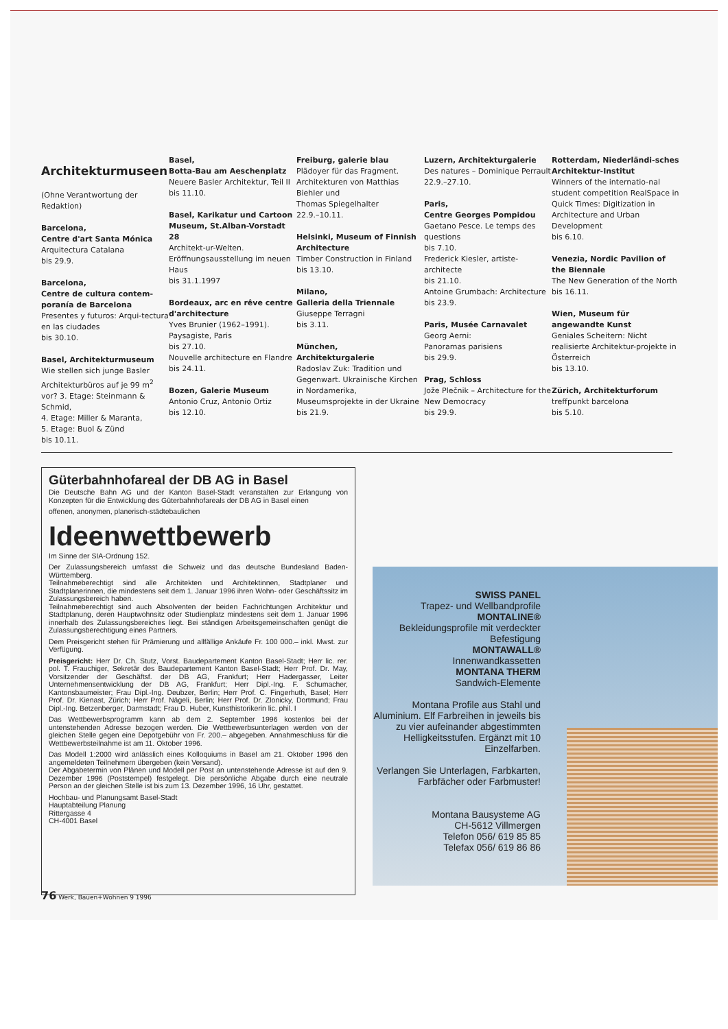Architekturmuseen
(Ohne Verantwortung der Redaktion)
Barcelona,
Centre d'art Santa Mónica
Arquitectura Catalana
bis 29.9.
Barcelona,
Centre de cultura contem-poranía de Barcelona
Presentes y futuros: Arqui-tectura en las ciudades
bis 30.10.
Basel, Architekturmuseum
Wie stellen sich junge Basler Architekturbüros auf je 99 m<sup>2</sup> vor? 3. Etage: Steinmann & Schmid,
4. Etage: Miller & Maranta,
5. Etage: Buol & Zünd
bis 10.11.
Basel,
Botta-Bau am Aeschenplatz
Neuere Basler Architektur, Teil II
bis 11.10.
Basel, Karikatur und Cartoon Museum, St.Alban-Vorstadt 28
Architekt-ur-Welten. Eröffnungsausstellung im neuen Haus
bis 31.1.1997
Bordeaux, arc en rêve centre d'architecture
Yves Brunier (1962–1991). Paysagiste, Paris
bis 27.10.
Nouvelle architecture en Flandre
bis 24.11.
Bozen, Galerie Museum
Antonio Cruz, Antonio Ortiz
bis 12.10.
Freiburg, galerie blau
Plädoyer für das Fragment. Architekturen von Matthias Biehler und
Thomas Spiegelhalter
22.9.–10.11.
Helsinki, Museum of Finnish Architecture
Timber Construction in Finland
bis 13.10.
Milano,
Galleria della Triennale
Giuseppe Terragni
bis 3.11.
München,
Architekturgalerie
Radoslav Zuk: Tradition und Gegenwart. Ukrainische Kirchen in Nordamerika, Museumsprojekte in der Ukraine
bis 21.9.
Luzern, Architekturgalerie
Des natures – Dominique Perrault
22.9.–27.10.
Paris,
Centre Georges Pompidou
Gaetano Pesce. Le temps des questions
bis 7.10.
Frederick Kiesler, artiste-architecte
bis 21.10.
Antoine Grumbach: Architecture
bis 23.9.
Paris, Musée Carnavalet
Georg Aerni:
Panoramas parisiens
bis 29.9.
Prag, Schloss
Jože Plečnik – Architecture for the New Democracy
bis 29.9.
Rotterdam, Niederländi-sches Architektur-Institut
Winners of the internatio-nal student competition RealSpace in Quick Times: Digitization in Architecture and Urban Development
bis 6.10.
Venezia, Nordic Pavilion of the Biennale
The New Generation of the North
bis 16.11.
Wien, Museum für angewandte Kunst
Geniales Scheitern: Nicht realisierte Architektur-projekte in Österreich
bis 13.10.
Zürich, Architekturforum
treffpunkt barcelona
bis 5.10.
Güterbahnhofareal der DB AG in Basel
Die Deutsche Bahn AG und der Kanton Basel-Stadt veranstalten zur Erlangung von Konzepten für die Entwicklung des Güterbahnhofareals der DB AG in Basel einen
offenen, anonymen, planerisch-städtebaulichen
Ideenwettbewerb
Im Sinne der SIA-Ordnung 152.
Der Zulassungsbereich umfasst die Schweiz und das deutsche Bundesland Baden-Württemberg.
Teilnahmeberechtigt sind alle Architekten und Architektinnen, Stadtplaner und Stadtplanerinnen, die mindestens seit dem 1. Januar 1996 ihren Wohn- oder Geschäftssitz im Zulassungsbereich haben.
Teilnahmeberechtigt sind auch Absolventen der beiden Fachrichtungen Architektur und Stadtplanung, deren Hauptwohnsitz oder Studienplatz mindestens seit dem 1. Januar 1996 innerhalb des Zulassungsbereiches liegt. Bei ständigen Arbeitsgemeinschaften genügt die Zulassungsberechtigung eines Partners.
Dem Preisgericht stehen für Prämierung und allfällige Ankäufe Fr. 100 000.– inkl. Mwst. zur Verfügung.
Preisgericht: Herr Dr. Ch. Stutz, Vorst. Baudepartement Kanton Basel-Stadt; Herr lic. rer. pol. T. Frauchiger, Sekretär des Baudepartement Kanton Basel-Stadt; Herr Prof. Dr. May, Vorsitzender der Geschäftsf. der DB AG, Frankfurt; Herr Hadergasser, Leiter Unternehmensentwicklung der DB AG, Frankfurt; Herr Dipl.-Ing. F. Schumacher, Kantonsbaumeister; Frau Dipl.-Ing. Deubzer, Berlin; Herr Prof. C. Fingerhuth, Basel; Herr Prof. Dr. Kienast, Zürich; Herr Prof. Nägeli, Berlin; Herr Prof. Dr. Zlonicky, Dortmund; Frau Dipl.-Ing. Betzenberger, Darmstadt; Frau D. Huber, Kunsthistorikerin lic. phil. I
Das Wettbewerbsprogramm kann ab dem 2. September 1996 kostenlos bei der untenstehenden Adresse bezogen werden. Die Wettbewerbsunterlagen werden von der gleichen Stelle gegen eine Depotgebühr von Fr. 200.– abgegeben. Annahmeschluss für die Wettbewerbsteilnahme ist am 11. Oktober 1996.
Das Modell 1:2000 wird anlässlich eines Kolloquiums in Basel am 21. Oktober 1996 den angemeldeten Teilnehmern übergeben (kein Versand).
Der Abgabetermin von Plänen und Modell per Post an untenstehende Adresse ist auf den 9. Dezember 1996 (Poststempel) festgelegt. Die persönliche Abgabe durch eine neutrale Person an der gleichen Stelle ist bis zum 13. Dezember 1996, 16 Uhr, gestattet.
Hochbau- und Planungsamt Basel-Stadt
Hauptabteilung Planung
Rittergasse 4
CH-4001 Basel
SWISS PANEL
Trapez- und Wellbandprofile
MONTALINE®
Bekleidungsprofile mit verdeckter Befestigung
MONTAWALL®
Innenwandkassetten
MONTANA THERM
Sandwich-Elemente
Montana Profile aus Stahl und Aluminium. Elf Farbreihen in jeweils bis zu vier aufeinander abgestimmten Helligkeitsstufen. Ergänzt mit 10 Einzelfarben.
Verlangen Sie Unterlagen, Farbkarten, Farbfächer oder Farbmuster!
Montana Bausysteme AG
CH-5612 Villmergen
Telefon 056/ 619 85 85
Telefax 056/ 619 86 86
76 Werk, Bauen+Wohnen 9 1996